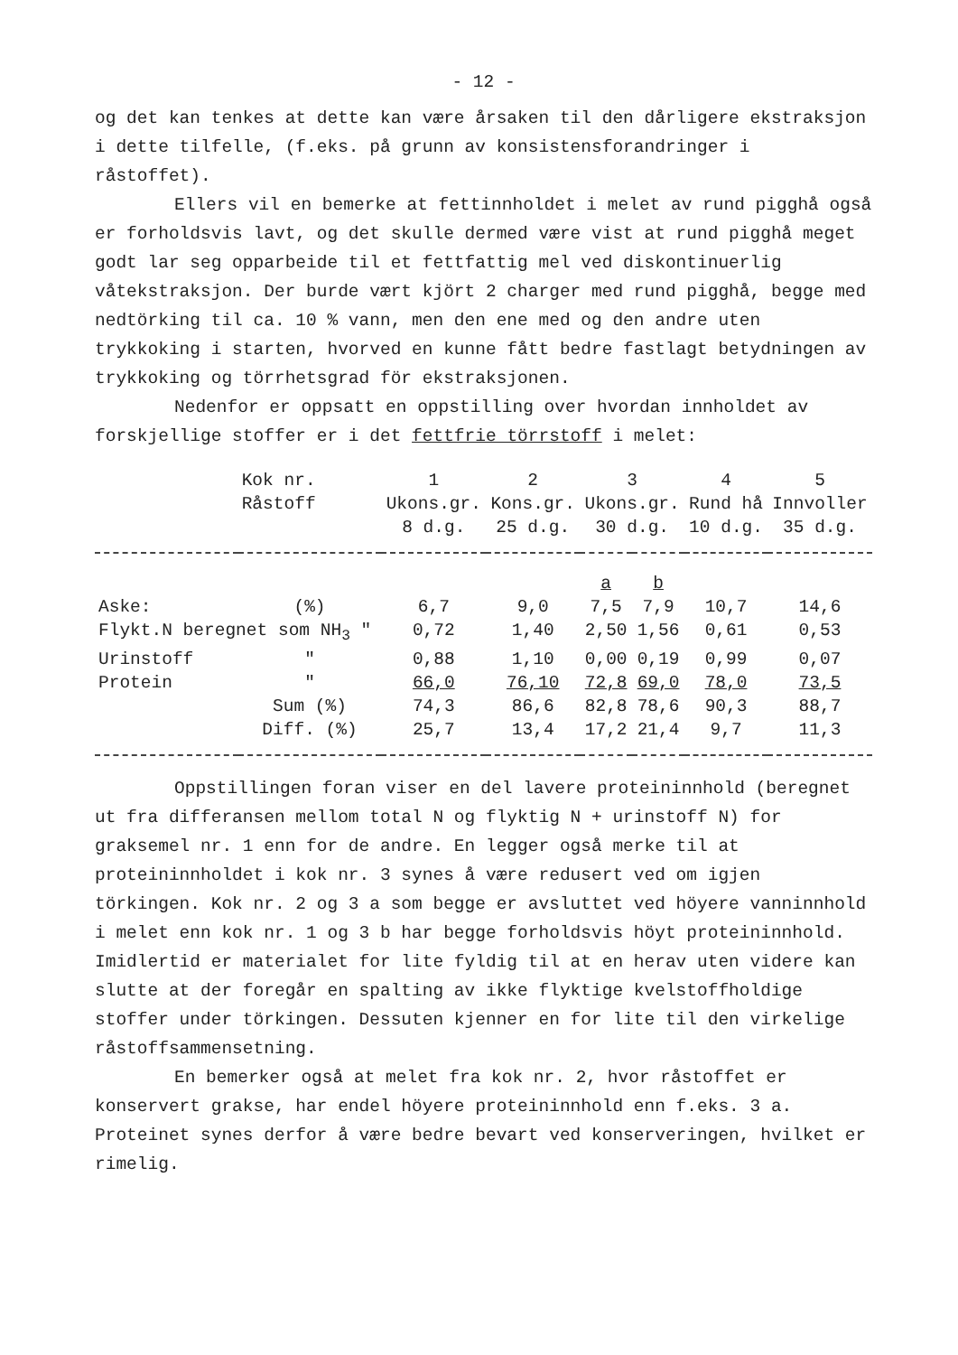- 12 -
og det kan tenkes at dette kan være årsaken til den dårligere ekstraksjon i dette tilfelle, (f.eks. på grunn av konsistensforandringer i råstoffet).
Ellers vil en bemerke at fettinnholdet i melet av rund pigghå også er forholdsvis lavt, og det skulle dermed være vist at rund pigghå meget godt lar seg opparbeide til et fettfattig mel ved diskontinuerlig våtekstraksjon. Der burde vært kjört 2 charger med rund pigghå, begge med nedtörking til ca. 10 % vann, men den ene med og den andre uten trykkoking i starten, hvorved en kunne fått bedre fastlagt betydningen av trykkoking og törrhetsgrad för ekstraksjonen.
Nedenfor er oppsatt en oppstilling over hvordan innholdet av forskjellige stoffer er i det fettfrie törrstoff i melet:
| | Kok nr. | 1 | 2 | 3 | | 4 | 5 |
| --- | --- | --- | --- | --- | --- | --- | --- |
| | Råstoff | Ukons.gr. 8 d.g. | Kons.gr. 25 d.g. | Ukons.gr. 30 d.g. | | Rund hå 10 d.g. | Innvoller 35 d.g. |
| | | | | a | b | | |
| Aske: | (%) | 6,7 | 9,0 | 7,5 | 7,9 | 10,7 | 14,6 |
| Flykt.N beregnet som NH<sub>3</sub> " | | 0,72 | 1,40 | 2,50 | 1,56 | 0,61 | 0,53 |
| Urinstoff | " | 0,88 | 1,10 | 0,00 | 0,19 | 0,99 | 0,07 |
| Protein | " | 66,0 | 76,10 | 72,8 | 69,0 | 78,0 | 73,5 |
| | Sum (%) | 74,3 | 86,6 | 82,8 | 78,6 | 90,3 | 88,7 |
| | Diff. (%) | 25,7 | 13,4 | 17,2 | 21,4 | 9,7 | 11,3 |
Oppstillingen foran viser en del lavere proteininnhold (beregnet ut fra differansen mellom total N og flyktig N + urinstoff N) for graksemel nr. 1 enn for de andre. En legger også merke til at proteininnholdet i kok nr. 3 synes å være redusert ved om igjen törkingen. Kok nr. 2 og 3 a som begge er avsluttet ved höyere vanninnhold i melet enn kok nr. 1 og 3 b har begge forholdsvis höyt proteininnhold. Imidlertid er materialet for lite fyldig til at en herav uten videre kan slutte at der foregår en spalting av ikke flyktige kvelstoffholdige stoffer under törkingen. Dessuten kjenner en for lite til den virkelige råstoffsammensetning.
En bemerker også at melet fra kok nr. 2, hvor råstoffet er konservert grakse, har endel höyere proteininnhold enn f.eks. 3 a. Proteinet synes derfor å være bedre bevart ved konserveringen, hvilket er rimelig.